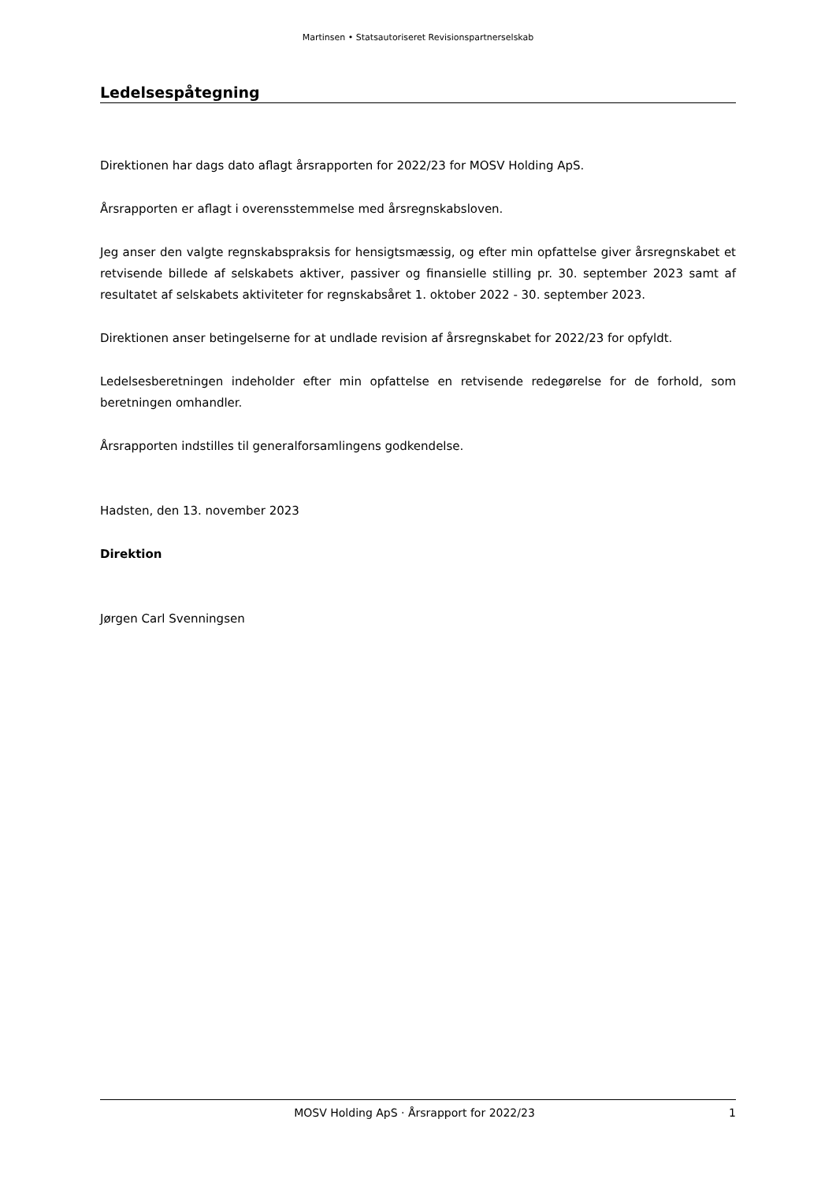Martinsen • Statsautoriseret Revisionspartnerselskab
Ledelsespåtegning
Direktionen har dags dato aflagt årsrapporten for 2022/23 for MOSV Holding ApS.
Årsrapporten er aflagt i overensstemmelse med årsregnskabsloven.
Jeg anser den valgte regnskabspraksis for hensigtsmæssig, og efter min opfattelse giver årsregnskabet et retvisende billede af selskabets aktiver, passiver og finansielle stilling pr. 30. september 2023 samt af resultatet af selskabets aktiviteter for regnskabsåret 1. oktober 2022 - 30. september 2023.
Direktionen anser betingelserne for at undlade revision af årsregnskabet for 2022/23 for opfyldt.
Ledelsesberetningen indeholder efter min opfattelse en retvisende redegørelse for de forhold, som beretningen omhandler.
Årsrapporten indstilles til generalforsamlingens godkendelse.
Hadsten, den 13. november 2023
Direktion
Jørgen Carl Svenningsen
MOSV Holding ApS · Årsrapport for 2022/23 1